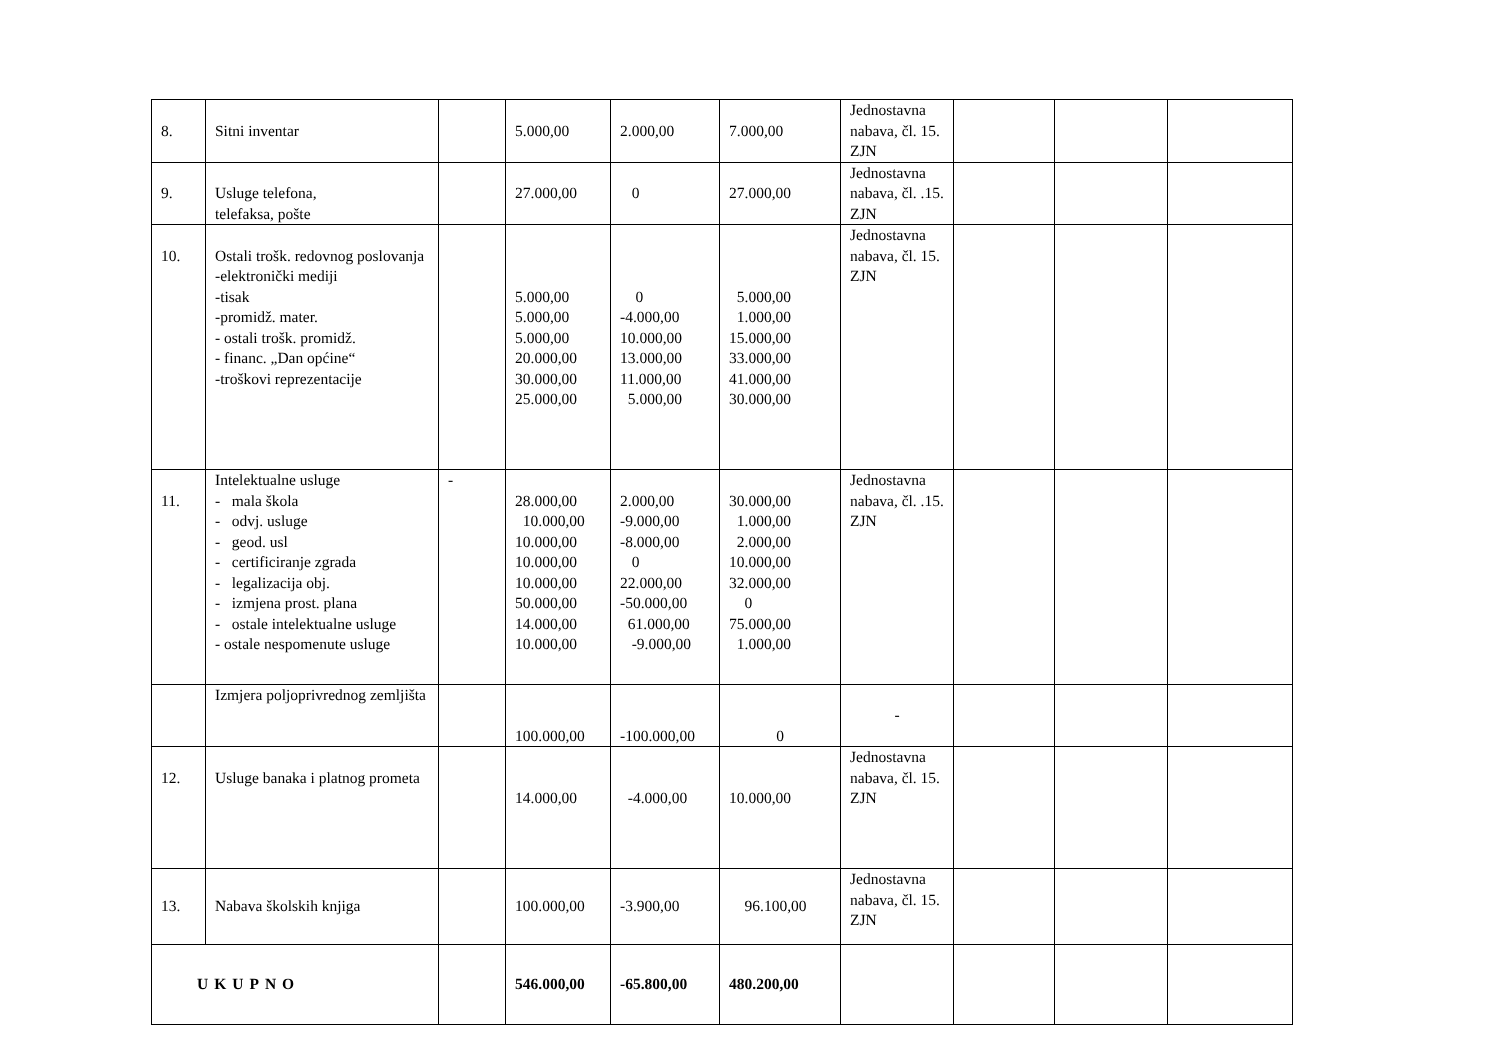| 8. | Sitni inventar | | 5.000,00 | 2.000,00 | 7.000,00 | Jednostavna nabava, čl. 15. ZJN | | | |
| 9. | Usluge telefona, telefaksa, pošte | | 27.000,00 | 0 | 27.000,00 | Jednostavna nabava, čl. .15. ZJN | | | |
| 10. | Ostali trošk. redovnog poslovanja -elektronički mediji -tisak -promidž. mater. - ostali trošk. promidž. - financ. „Dan općine“ -troškovi reprezentacije | | 5.000,00 5.000,00 5.000,00 20.000,00 30.000,00 25.000,00 | 0 -4.000,00 10.000,00 13.000,00 11.000,00 5.000,00 | 5.000,00 1.000,00 15.000,00 33.000,00 41.000,00 30.000,00 | Jednostavna nabava, čl. 15. ZJN | | | |
| 11. | Intelektualne usluge - mala škola - odvj. usluge - geod. usl - certificiranje zgrada - legalizacija obj. - izmjena prost. plana - ostale intelektualne usluge - ostale nespomenute usluge | - | 28.000,00 10.000,00 10.000,00 10.000,00 10.000,00 50.000,00 14.000,00 10.000,00 | 2.000,00 -9.000,00 -8.000,00 0 22.000,00 -50.000,00 61.000,00 -9.000,00 | 30.000,00 1.000,00 2.000,00 10.000,00 32.000,00 0 75.000,00 1.000,00 | Jednostavna nabava, čl. .15. ZJN | | | |
| | Izmjera poljoprivrednog zemljišta | | 100.000,00 | -100.000,00 | 0 | - | | | |
| 12. | Usluge banaka i platnog prometa | | 14.000,00 | -4.000,00 | 10.000,00 | Jednostavna nabava, čl. 15. ZJN | | | |
| 13. | Nabava školskih knjiga | | 100.000,00 | -3.900,00 | 96.100,00 | Jednostavna nabava, čl. 15. ZJN | | | |
| UKUPNO | | | 546.000,00 | -65.800,00 | 480.200,00 | | | | |